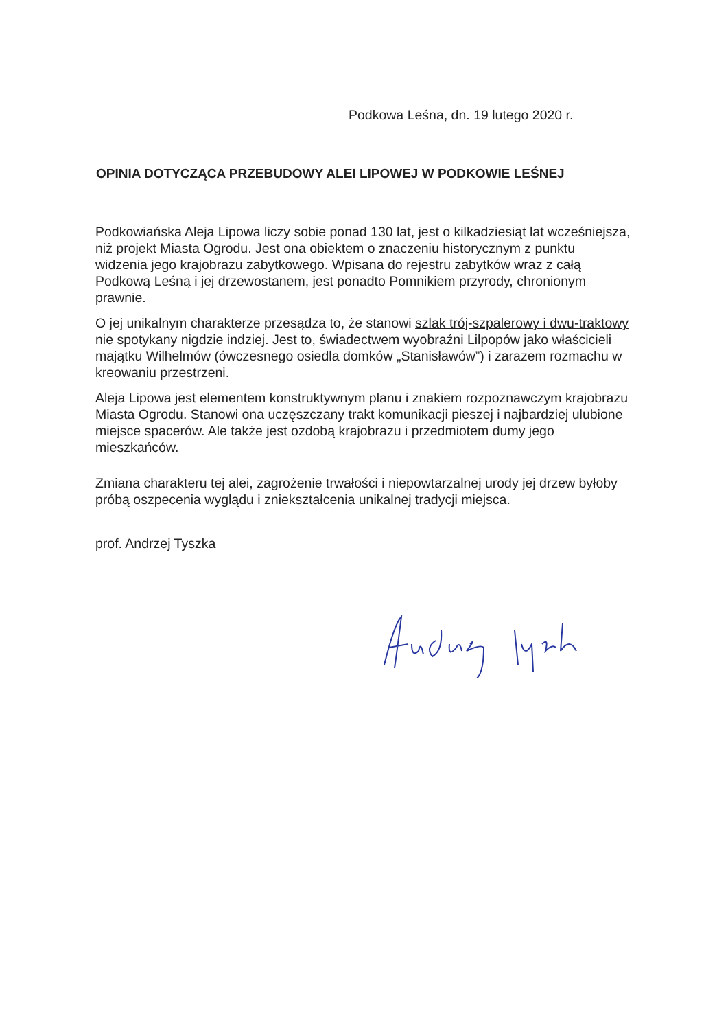Podkowa Leśna, dn. 19 lutego 2020 r.
OPINIA DOTYCZĄCA PRZEBUDOWY ALEI LIPOWEJ W PODKOWIE LEŚNEJ
Podkowiańska Aleja Lipowa liczy sobie ponad 130 lat, jest o kilkadziesiąt lat wcześniejsza, niż projekt Miasta Ogrodu. Jest ona obiektem o znaczeniu historycznym z punktu widzenia jego krajobrazu zabytkowego. Wpisana do rejestru zabytków wraz z całą Podkową Leśną i jej drzewostanem, jest ponadto Pomnikiem przyrody, chronionym prawnie.
O jej unikalnym charakterze przesądza to, że stanowi szlak trój-szpalerowy i dwu-traktowy nie spotykany nigdzie indziej. Jest to, świadectwem wyobraźni Lilpopów jako właścicieli majątku Wilhelmów (ówczesnego osiedla domków „Stanisławów”) i zarazem rozmachu w kreowaniu przestrzeni.
Aleja Lipowa jest elementem konstruktywnym planu i znakiem rozpoznawczym krajobrazu Miasta Ogrodu. Stanowi ona uczęszczany trakt komunikacji pieszej i najbardziej ulubione miejsce spacerów. Ale także jest ozdobą krajobrazu i przedmiotem dumy jego mieszkańców.
Zmiana charakteru tej alei, zagrożenie trwałości i niepowtarzalnej urody jej drzew byłoby próbą oszpecenia wyglądu i zniekształcenia unikalnej tradycji miejsca.
prof. Andrzej Tyszka